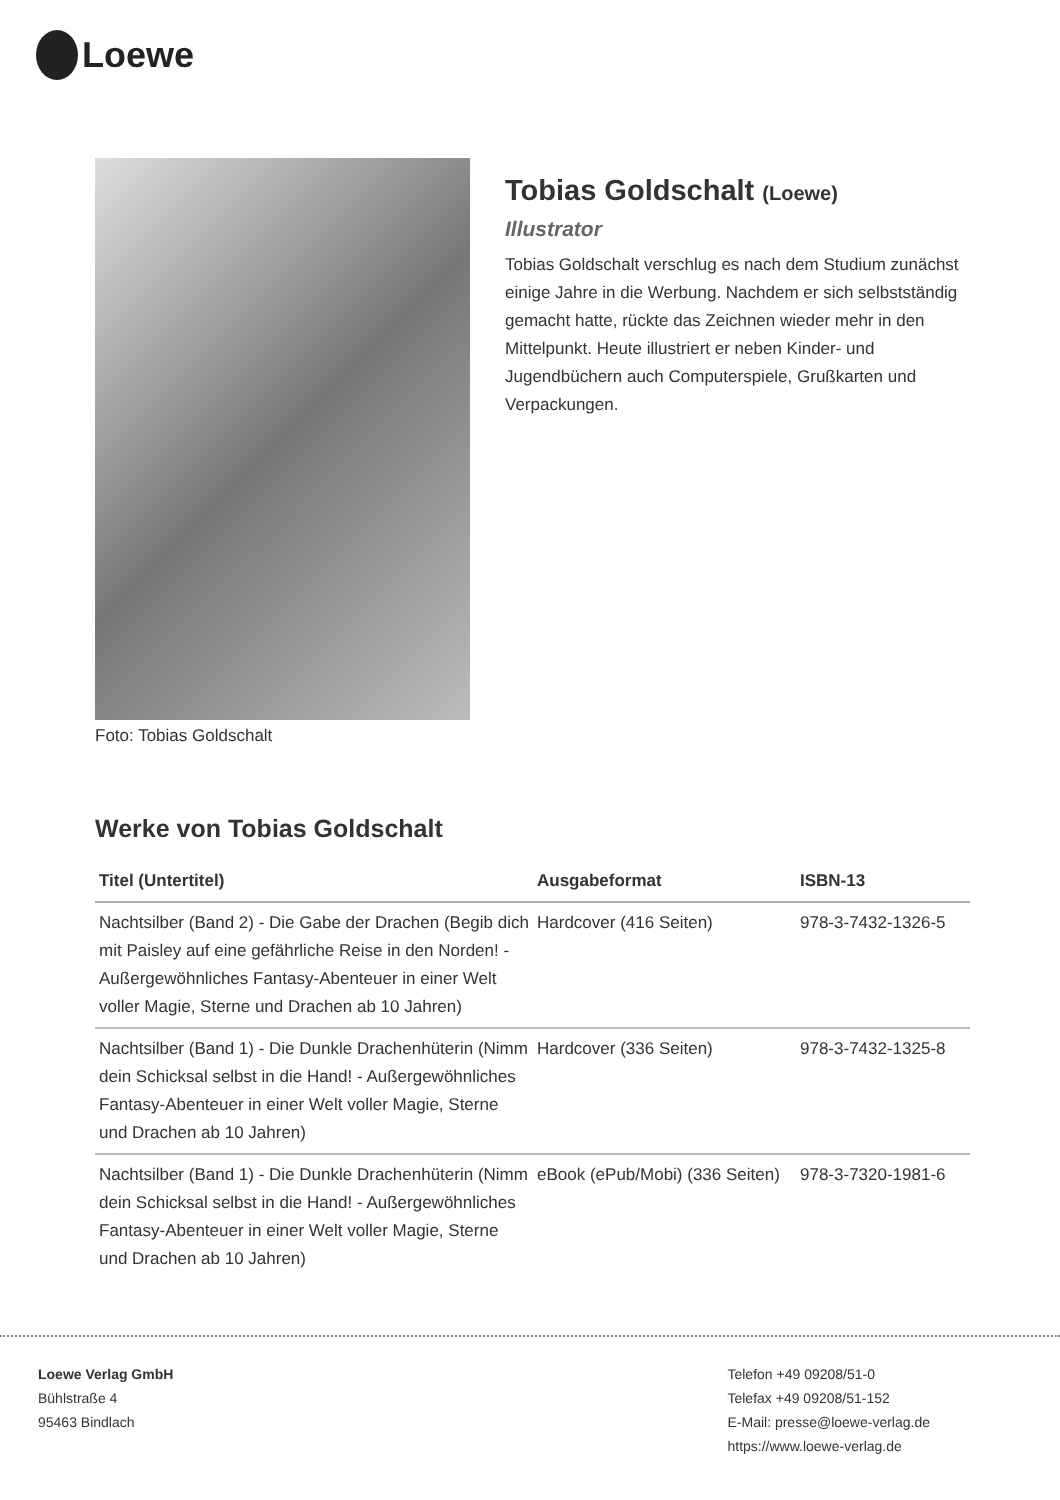Loewe
Foto: Tobias Goldschalt
Tobias Goldschalt (Loewe)
Illustrator
Tobias Goldschalt verschlug es nach dem Studium zunächst einige Jahre in die Werbung. Nachdem er sich selbstständig gemacht hatte, rückte das Zeichnen wieder mehr in den Mittelpunkt. Heute illustriert er neben Kinder- und Jugendbüchern auch Computerspiele, Grußkarten und Verpackungen.
Werke von Tobias Goldschalt
| Titel (Untertitel) | Ausgabeformat | ISBN-13 |
| --- | --- | --- |
| Nachtsilber (Band 2) - Die Gabe der Drachen (Begib dich mit Paisley auf eine gefährliche Reise in den Norden! - Außergewöhnliches Fantasy-Abenteuer in einer Welt voller Magie, Sterne und Drachen ab 10 Jahren) | Hardcover (416 Seiten) | 978-3-7432-1326-5 |
| Nachtsilber (Band 1) - Die Dunkle Drachenhüterin (Nimm dein Schicksal selbst in die Hand! - Außergewöhnliches Fantasy-Abenteuer in einer Welt voller Magie, Sterne und Drachen ab 10 Jahren) | Hardcover (336 Seiten) | 978-3-7432-1325-8 |
| Nachtsilber (Band 1) - Die Dunkle Drachenhüterin (Nimm dein Schicksal selbst in die Hand! - Außergewöhnliches Fantasy-Abenteuer in einer Welt voller Magie, Sterne und Drachen ab 10 Jahren) | eBook (ePub/Mobi) (336 Seiten) | 978-3-7320-1981-6 |
Loewe Verlag GmbH
Bühlstraße 4
95463 Bindlach
Telefon +49 09208/51-0
Telefax +49 09208/51-152
E-Mail: presse@loewe-verlag.de
https://www.loewe-verlag.de